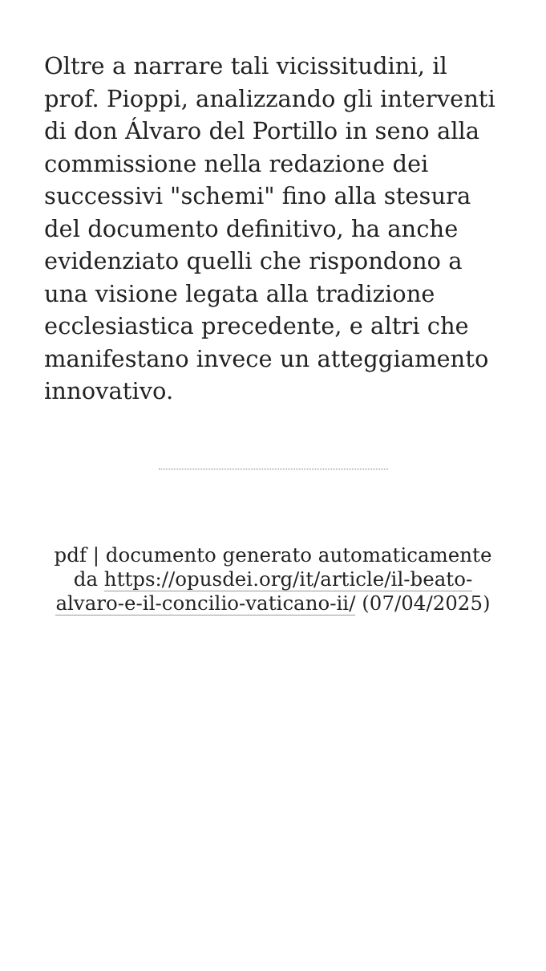Oltre a narrare tali vicissitudini, il prof. Pioppi, analizzando gli interventi di don Álvaro del Portillo in seno alla commissione nella redazione dei successivi "schemi" fino alla stesura del documento definitivo, ha anche evidenziato quelli che rispondono a una visione legata alla tradizione ecclesiastica precedente, e altri che manifestano invece un atteggiamento innovativo.
pdf | documento generato automaticamente da https://opusdei.org/it/article/il-beato-alvaro-e-il-concilio-vaticano-ii/ (07/04/2025)